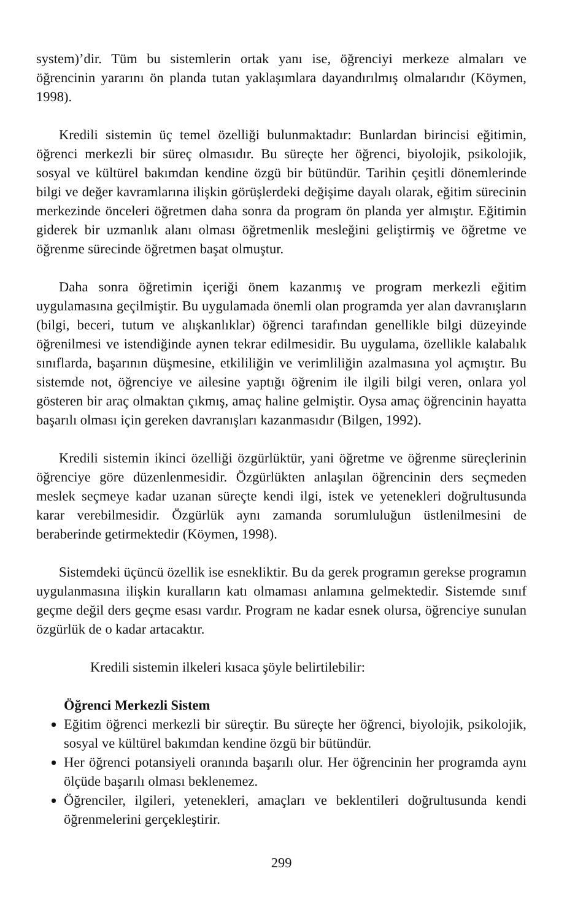system)’dir. Tüm bu sistemlerin ortak yanı ise, öğrenciyi merkeze almaları ve öğrencinin yararını ön planda tutan yaklaşımlara dayandırılmış olmalarıdır (Köymen, 1998).
Kredili sistemin üç temel özelliği bulunmaktadır: Bunlardan birincisi eğitimin, öğrenci merkezli bir süreç olmasıdır. Bu süreçte her öğrenci, biyolojik, psikolojik, sosyal ve kültürel bakımdan kendine özgü bir bütündür. Tarihin çeşitli dönemlerinde bilgi ve değer kavramlarına ilişkin görüşlerdeki değişime dayalı olarak, eğitim sürecinin merkezinde önceleri öğretmen daha sonra da program ön planda yer almıştır. Eğitimin giderek bir uzmanlık alanı olması öğretmenlik mesleğini geliştirmiş ve öğretme ve öğrenme sürecinde öğretmen başat olmuştur.
Daha sonra öğretimin içeriği önem kazanmış ve program merkezli eğitim uygulamasına geçilmiştir. Bu uygulamada önemli olan programda yer alan davranışların (bilgi, beceri, tutum ve alışkanlıklar) öğrenci tarafından genellikle bilgi düzeyinde öğrenilmesi ve istendiğinde aynen tekrar edilmesidir. Bu uygulama, özellikle kalabalık sınıflarda, başarının düşmesine, etkililiğin ve verimliliğin azalmasına yol açmıştır. Bu sistemde not, öğrenciye ve ailesine yaptığı öğrenim ile ilgili bilgi veren, onlara yol gösteren bir araç olmaktan çıkmış, amaç haline gelmiştir. Oysa amaç öğrencinin hayatta başarılı olması için gereken davranışları kazanmasıdır (Bilgen, 1992).
Kredili sistemin ikinci özelliği özgürlüktür, yani öğretme ve öğrenme süreçlerinin öğrenciye göre düzenlenmesidir. Özgürlükten anlaşılan öğrencinin ders seçmeden meslek seçmeye kadar uzanan süreçte kendi ilgi, istek ve yetenekleri doğrultusunda karar verebilmesidir. Özgürlük aynı zamanda sorumluluğun üstlenilmesini de beraberinde getirmektedir (Köymen, 1998).
Sistemdeki üçüncü özellik ise esnekliktir. Bu da gerek programın gerekse programın uygulanmasına ilişkin kuralların katı olmaması anlamına gelmektedir. Sistemde sınıf geçme değil ders geçme esası vardır. Program ne kadar esnek olursa, öğrenciye sunulan özgürlük de o kadar artacaktır.
Kredili sistemin ilkeleri kısaca şöyle belirtilebilir:
Öğrenci Merkezli Sistem
Eğitim öğrenci merkezli bir süreçtir. Bu süreçte her öğrenci, biyolojik, psikolojik, sosyal ve kültürel bakımdan kendine özgü bir bütündür.
Her öğrenci potansiyeli oranında başarılı olur. Her öğrencinin her programda aynı ölçüde başarılı olması beklenemez.
Öğrenciler, ilgileri, yetenekleri, amaçları ve beklentileri doğrultusunda kendi öğrenmelerini gerçekleştirir.
299